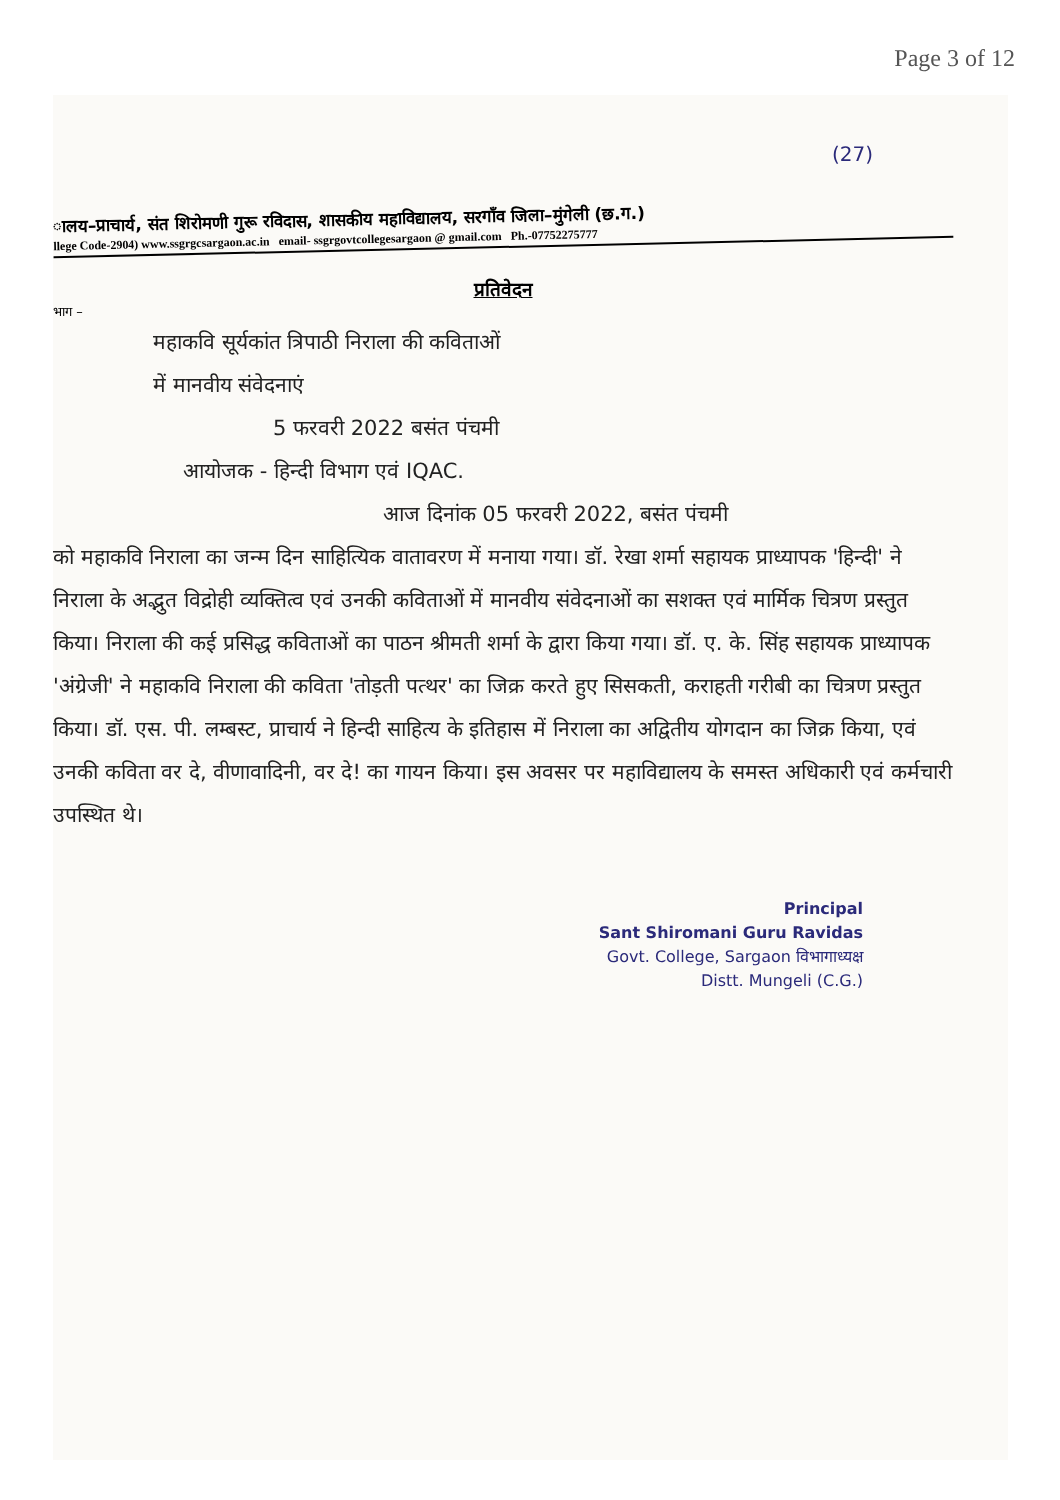Page 3 of 12
(27)
ालय–प्राचार्य, संत शिरोमणी गुरू रविदास, शासकीय महाविद्यालय, सरगाँव जिला–मुंगेली (छ.ग.)
llege Code-2904) www.ssgrgcsargaon.ac.in email- ssgrgovtcollegesargaon @ gmail.com Ph.-07752275777
प्रतिवेदन
भाग –
महाकवि सूर्यकांत त्रिपाठी निराला की कविताओं
में मानवीय संवेदनाएं
5 फरवरी 2022 बसंत पंचमी
आयोजक - हिन्दी विभाग एवं IQAC.
आज दिनांक 05 फरवरी 2022, बसंत पंचमी
को महाकवि निराला का जन्म दिन साहित्यिक वातावरण में मनाया गया। डॉ. रेखा शर्मा सहायक प्राध्यापक 'हिन्दी' ने निराला के अद्भुत विद्रोही व्यक्तित्व एवं उनकी कविताओं में मानवीय संवेदनाओं का सशक्त एवं मार्मिक चित्रण प्रस्तुत किया। निराला की कई प्रसिद्ध कविताओं का पाठन श्रीमती शर्मा के द्वारा किया गया। डॉ. ए. के. सिंह सहायक प्राध्यापक 'अंग्रेजी' ने महाकवि निराला की कविता 'तोड़ती पत्थर' का जिक्र करते हुए सिसकती, कराहती गरीबी का चित्रण प्रस्तुत किया। डॉ. एस. पी. लम्बस्ट, प्राचार्य ने हिन्दी साहित्य के इतिहास में निराला का अद्वितीय योगदान का जिक्र किया, एवं उनकी कविता वर दे, वीणावादिनी, वर दे! का गायन किया। इस अवसर पर महाविद्यालय के समस्त अधिकारी एवं कर्मचारी उपस्थित थे।
Principal
Sant Shiromani Guru Ravidas
Govt. College, Sargaon विभागाध्यक्ष
Distt. Mungeli (C.G.)